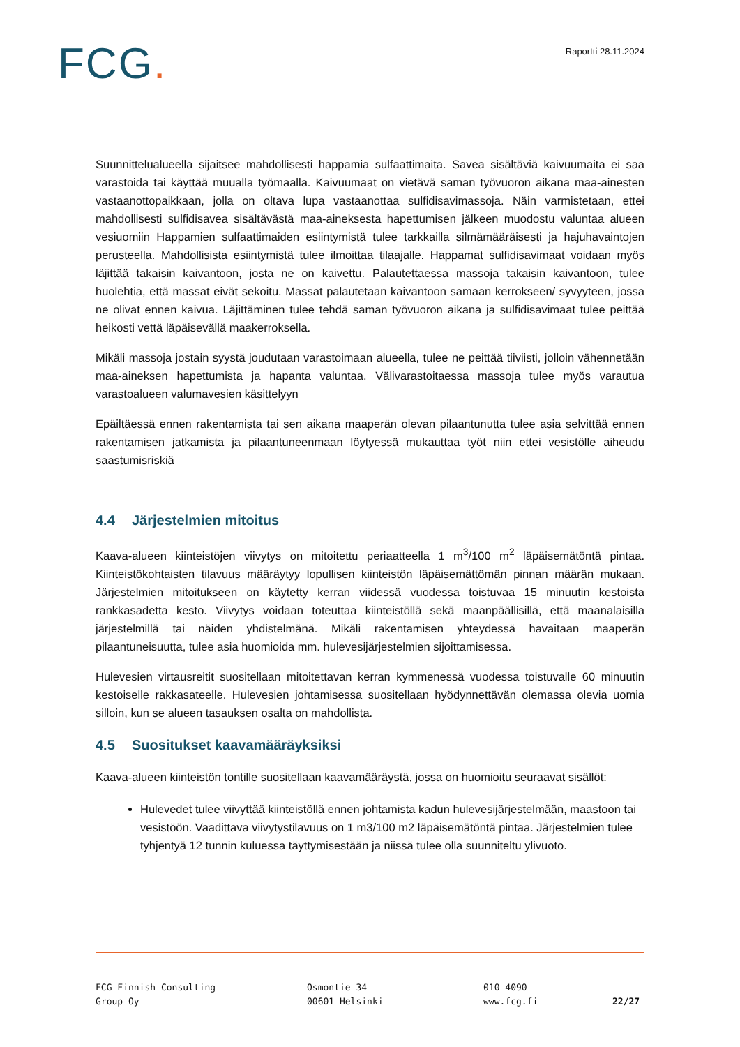FCG.
Raportti 28.11.2024
Suunnittelualueella sijaitsee mahdollisesti happamia sulfaattimaita. Savea sisältäviä kaivuumaita ei saa varastoida tai käyttää muualla työmaalla. Kaivuumaat on vietävä saman työvuoron aikana maa-ainesten vastaanottopaikkaan, jolla on oltava lupa vastaanottaa sulfidisavimassoja. Näin varmistetaan, ettei mahdollisesti sulfidisavea sisältävästä maa-aineksesta hapettumisen jälkeen muodostu valuntaa alueen vesiuomiin Happamien sulfaattimaiden esiintymistä tulee tarkkailla silmämääräisesti ja hajuhavaintojen perusteella. Mahdollisista esiintymistä tulee ilmoittaa tilaajalle. Happamat sulfidisavimaat voidaan myös läjittää takaisin kaivantoon, josta ne on kaivettu. Palautettaessa massoja takaisin kaivantoon, tulee huolehtia, että massat eivät sekoitu. Massat palautetaan kaivantoon samaan kerrokseen/ syvyyteen, jossa ne olivat ennen kaivua. Läjittäminen tulee tehdä saman työvuoron aikana ja sulfidisavimaat tulee peittää heikosti vettä läpäisevällä maakerroksella.
Mikäli massoja jostain syystä joudutaan varastoimaan alueella, tulee ne peittää tiiviisti, jolloin vähennetään maa-aineksen hapettumista ja hapanta valuntaa. Välivarastoitaessa massoja tulee myös varautua varastoalueen valumavesien käsittelyyn
Epäiltäessä ennen rakentamista tai sen aikana maaperän olevan pilaantunutta tulee asia selvittää ennen rakentamisen jatkamista ja pilaantuneenmaan löytyessä mukauttaa työt niin ettei vesistölle aiheudu saastumisriskiä
4.4 Järjestelmien mitoitus
Kaava-alueen kiinteistöjen viivytys on mitoitettu periaatteella 1 m<sup>3</sup>/100 m<sup>2</sup> läpäisemätöntä pintaa. Kiinteistökohtaisten tilavuus määräytyy lopullisen kiinteistön läpäisemättömän pinnan määrän mukaan. Järjestelmien mitoitukseen on käytetty kerran viidessä vuodessa toistuvaa 15 minuutin kestoista rankkasadetta kesto. Viivytys voidaan toteuttaa kiinteistöllä sekä maanpäällisillä, että maanalaisilla järjestelmillä tai näiden yhdistelmänä. Mikäli rakentamisen yhteydessä havaitaan maaperän pilaantuneisuutta, tulee asia huomioida mm. hulevesijärjestelmien sijoittamisessa.
Hulevesien virtausreitit suositellaan mitoitettavan kerran kymmenessä vuodessa toistuvalle 60 minuutin kestoiselle rakkasateelle. Hulevesien johtamisessa suositellaan hyödynnettävän olemassa olevia uomia silloin, kun se alueen tasauksen osalta on mahdollista.
4.5 Suositukset kaavamääräyksiksi
Kaava-alueen kiinteistön tontille suositellaan kaavamääräystä, jossa on huomioitu seuraavat sisällöt:
Hulevedet tulee viivyttää kiinteistöllä ennen johtamista kadun hulevesijärjestelmään, maastoon tai vesistöön. Vaadittava viivytystilavuus on 1 m3/100 m2 läpäisemätöntä pintaa. Järjestelmien tulee tyhjentyä 12 tunnin kuluessa täyttymisestään ja niissä tulee olla suunniteltu ylivuoto.
FCG Finnish Consulting
Group Oy
Osmontie 34
00601 Helsinki
010 4090
www.fcg.fi
22/27